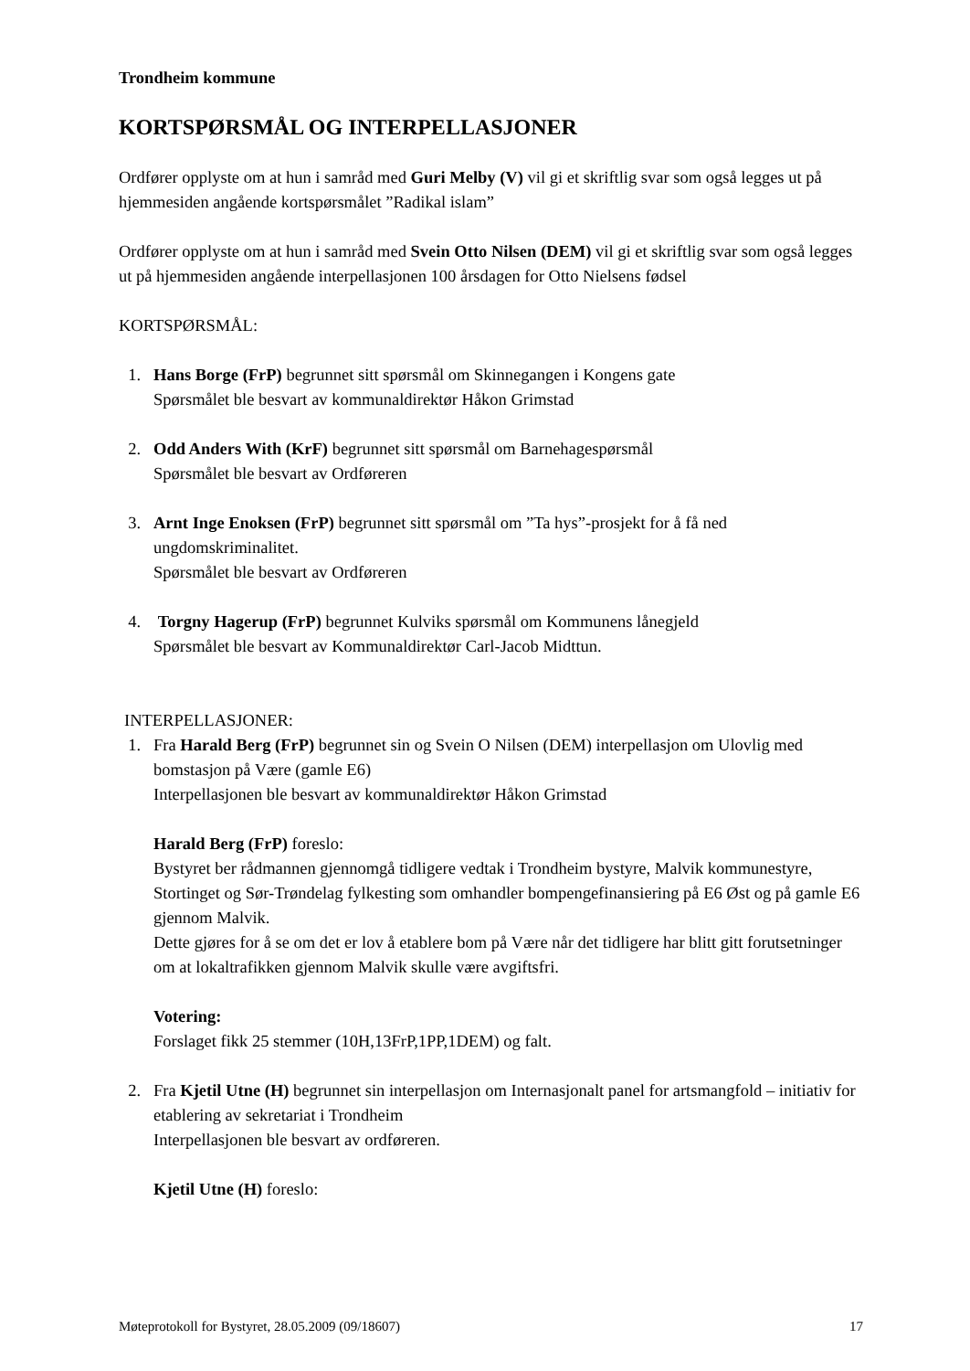Trondheim kommune
KORTSPØRSMÅL OG INTERPELLASJONER
Ordfører opplyste om at hun i samråd med Guri Melby (V) vil gi et skriftlig svar som også legges ut på hjemmesiden angående kortspørsmålet ”Radikal islam”
Ordfører opplyste om at hun i samråd med Svein Otto Nilsen (DEM) vil gi et skriftlig svar som også legges ut på hjemmesiden angående interpellasjonen 100 årsdagen for Otto Nielsens fødsel
KORTSPØRSMÅL:
1. Hans Borge (FrP) begrunnet sitt spørsmål om Skinnegangen i Kongens gate
Spørsmålet ble besvart av kommunaldirektør Håkon Grimstad
2. Odd Anders With (KrF) begrunnet sitt spørsmål om Barnehagespørsmål
Spørsmålet ble besvart av Ordføreren
3. Arnt Inge Enoksen (FrP) begrunnet sitt spørsmål om ”Ta hys”-prosjekt for å få ned ungdomskriminalitet.
Spørsmålet ble besvart av Ordføreren
4. Torgny Hagerup (FrP) begrunnet Kulviks spørsmål om Kommunens lånegjeld
Spørsmålet ble besvart av Kommunaldirektør Carl-Jacob Midttun.
INTERPELLASJONER:
1. Fra Harald Berg (FrP) begrunnet sin og Svein O Nilsen (DEM) interpellasjon om Ulovlig med bomstasjon på Være (gamle E6)
Interpellasjonen ble besvart av kommunaldirektør Håkon Grimstad
Harald Berg (FrP) foreslo:
Bystyret ber rådmannen gjennomgå tidligere vedtak i Trondheim bystyre, Malvik kommunestyre, Stortinget og Sør-Trøndelag fylkesting som omhandler bompengefinansiering på E6 Øst og på gamle E6 gjennom Malvik.
Dette gjøres for å se om det er lov å etablere bom på Være når det tidligere har blitt gitt forutsetninger om at lokaltrafikken gjennom Malvik skulle være avgiftsfri.
Votering:
Forslaget fikk 25 stemmer (10H,13FrP,1PP,1DEM) og falt.
2. Fra Kjetil Utne (H) begrunnet sin interpellasjon om Internasjonalt panel for artsmangfold – initiativ for etablering av sekretariat i Trondheim
Interpellasjonen ble besvart av ordføreren.
Kjetil Utne (H) foreslo:
Møteprotokoll for Bystyret, 28.05.2009 (09/18607) 17